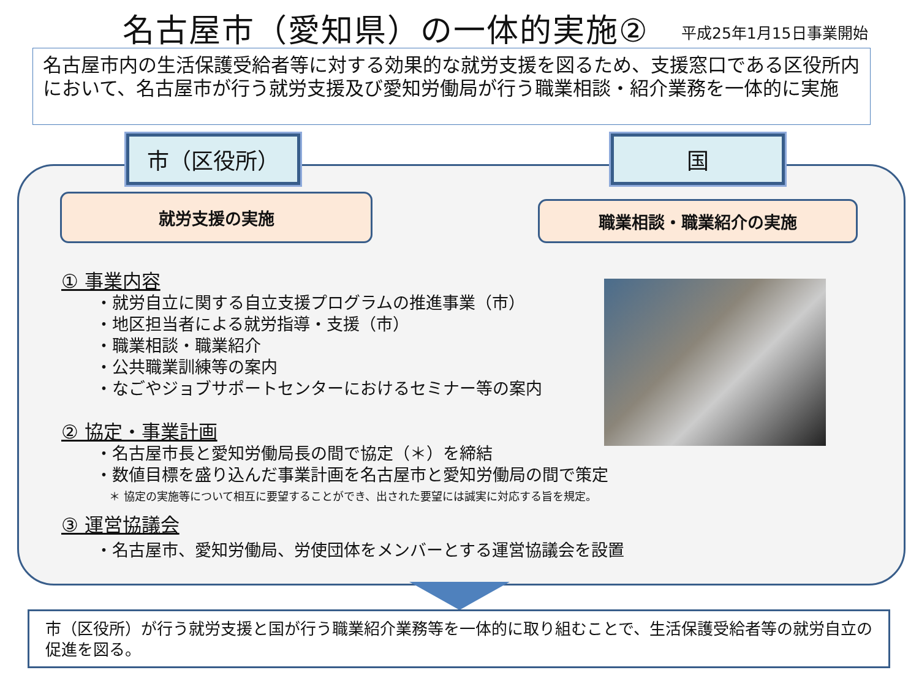名古屋市（愛知県）の一体的実施② 平成25年1月15日事業開始
名古屋市内の生活保護受給者等に対する効果的な就労支援を図るため、支援窓口である区役所内において、名古屋市が行う就労支援及び愛知労働局が行う職業相談・紹介業務を一体的に実施
市（区役所） 国
就労支援の実施 職業相談・職業紹介の実施
① 事業内容
・就労自立に関する自立支援プログラムの推進事業（市）
・地区担当者による就労指導・支援（市）
・職業相談・職業紹介
・公共職業訓練等の案内
・なごやジョブサポートセンターにおけるセミナー等の案内
② 協定・事業計画
・名古屋市長と愛知労働局長の間で協定（＊）を締結
・数値目標を盛り込んだ事業計画を名古屋市と愛知労働局の間で策定
＊ 協定の実施等について相互に要望することができ、出された要望には誠実に対応する旨を規定。
③ 運営協議会
・名古屋市、愛知労働局、労使団体をメンバーとする運営協議会を設置
市（区役所）が行う就労支援と国が行う職業紹介業務等を一体的に取り組むことで、生活保護受給者等の就労自立の促進を図る。